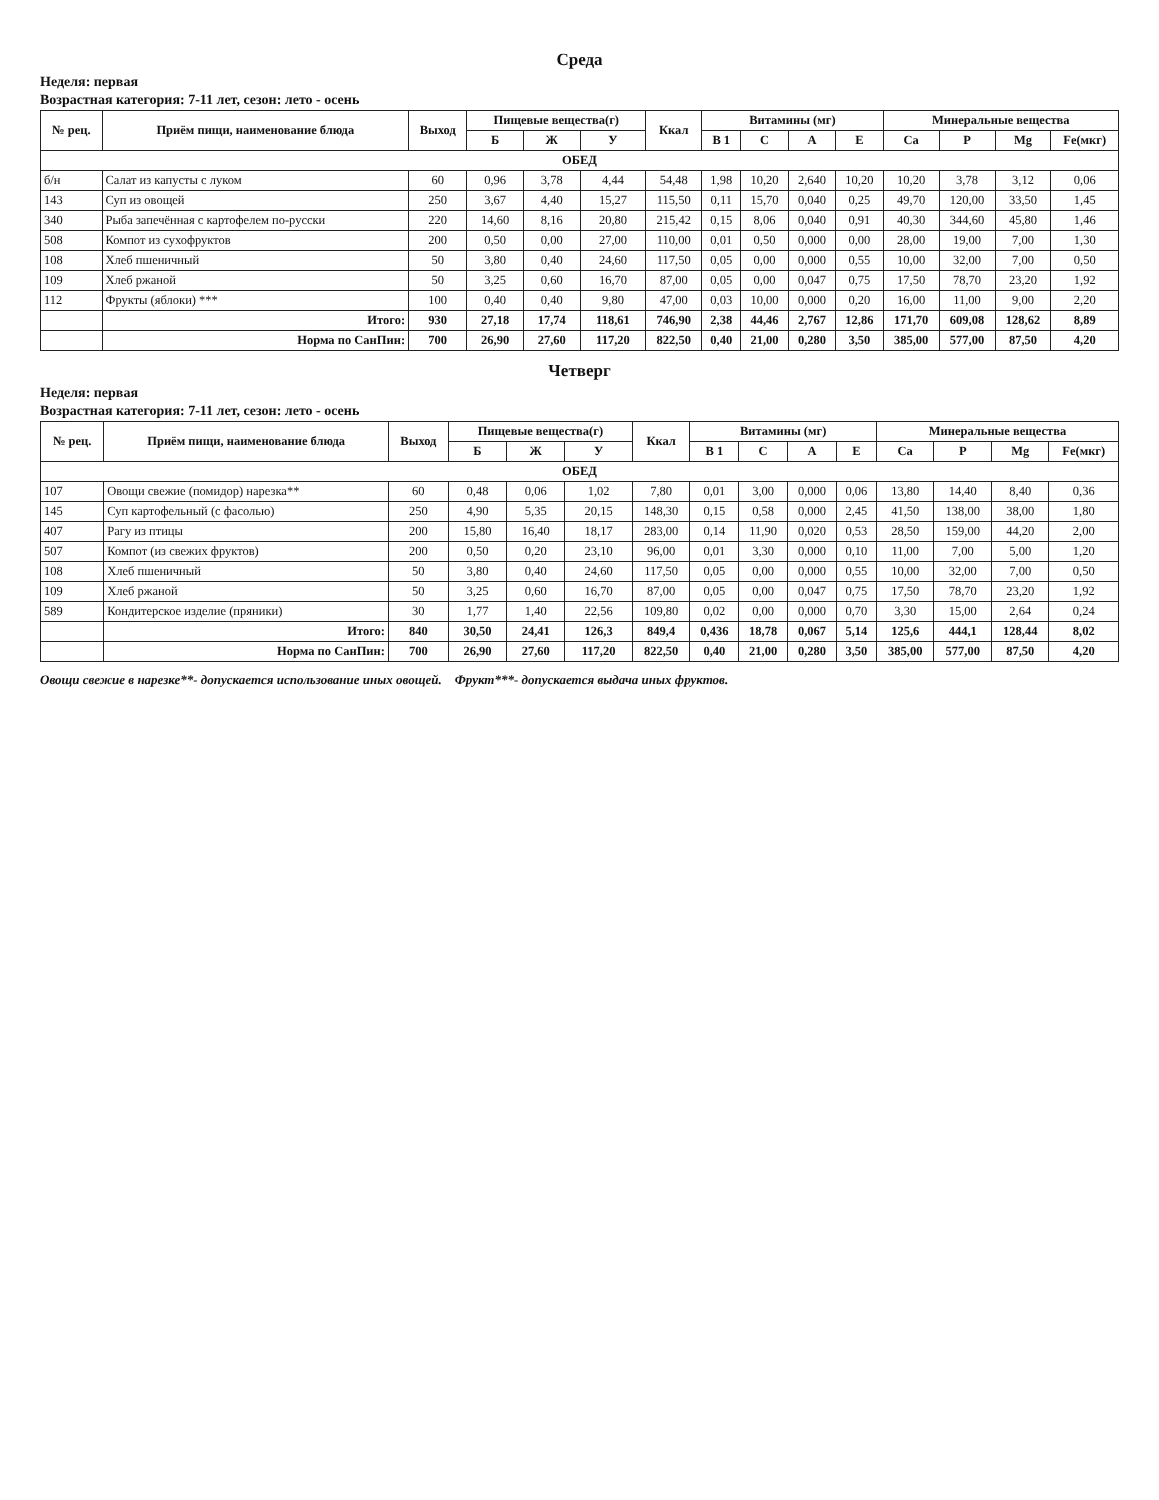Среда
Неделя: первая
Возрастная категория: 7-11 лет, сезон: лето - осень
| № рец. | Приём пищи, наименование блюда | Выход | Пищевые вещества(г) | | | Ккал | Витамины (мг) | | | | Минеральные вещества | | | |
| --- | --- | --- | --- | --- | --- | --- | --- | --- | --- | --- | --- | --- | --- | --- |
| | | | Б | Ж | У | | B 1 | C | A | E | Ca | P | Mg | Fe(мкг) |
| ОБЕД | | | | | | | | | | | | | | |
| б/н | Салат из капусты с луком | 60 | 0,96 | 3,78 | 4,44 | 54,48 | 1,98 | 10,20 | 2,640 | 10,20 | 10,20 | 3,78 | 3,12 | 0,06 |
| 143 | Суп из овощей | 250 | 3,67 | 4,40 | 15,27 | 115,50 | 0,11 | 15,70 | 0,040 | 0,25 | 49,70 | 120,00 | 33,50 | 1,45 |
| 340 | Рыба запечённая с картофелем по-русски | 220 | 14,60 | 8,16 | 20,80 | 215,42 | 0,15 | 8,06 | 0,040 | 0,91 | 40,30 | 344,60 | 45,80 | 1,46 |
| 508 | Компот из сухофруктов | 200 | 0,50 | 0,00 | 27,00 | 110,00 | 0,01 | 0,50 | 0,000 | 0,00 | 28,00 | 19,00 | 7,00 | 1,30 |
| 108 | Хлеб пшеничный | 50 | 3,80 | 0,40 | 24,60 | 117,50 | 0,05 | 0,00 | 0,000 | 0,55 | 10,00 | 32,00 | 7,00 | 0,50 |
| 109 | Хлеб ржаной | 50 | 3,25 | 0,60 | 16,70 | 87,00 | 0,05 | 0,00 | 0,047 | 0,75 | 17,50 | 78,70 | 23,20 | 1,92 |
| 112 | Фрукты (яблоки) *** | 100 | 0,40 | 0,40 | 9,80 | 47,00 | 0,03 | 10,00 | 0,000 | 0,20 | 16,00 | 11,00 | 9,00 | 2,20 |
| | Итого: | 930 | 27,18 | 17,74 | 118,61 | 746,90 | 2,38 | 44,46 | 2,767 | 12,86 | 171,70 | 609,08 | 128,62 | 8,89 |
| | Норма по СанПин: | 700 | 26,90 | 27,60 | 117,20 | 822,50 | 0,40 | 21,00 | 0,280 | 3,50 | 385,00 | 577,00 | 87,50 | 4,20 |
Четверг
Неделя: первая
Возрастная категория: 7-11 лет, сезон: лето - осень
| № рец. | Приём пищи, наименование блюда | Выход | Пищевые вещества(г) | | | Ккал | Витамины (мг) | | | | Минеральные вещества | | | |
| --- | --- | --- | --- | --- | --- | --- | --- | --- | --- | --- | --- | --- | --- | --- |
| | | | Б | Ж | У | | B 1 | C | A | E | Ca | P | Mg | Fe(мкг) |
| ОБЕД | | | | | | | | | | | | | | |
| 107 | Овощи свежие (помидор) нарезка** | 60 | 0,48 | 0,06 | 1,02 | 7,80 | 0,01 | 3,00 | 0,000 | 0,06 | 13,80 | 14,40 | 8,40 | 0,36 |
| 145 | Суп картофельный (с фасолью) | 250 | 4,90 | 5,35 | 20,15 | 148,30 | 0,15 | 0,58 | 0,000 | 2,45 | 41,50 | 138,00 | 38,00 | 1,80 |
| 407 | Рагу из птицы | 200 | 15,80 | 16,40 | 18,17 | 283,00 | 0,14 | 11,90 | 0,020 | 0,53 | 28,50 | 159,00 | 44,20 | 2,00 |
| 507 | Компот (из свежих фруктов) | 200 | 0,50 | 0,20 | 23,10 | 96,00 | 0,01 | 3,30 | 0,000 | 0,10 | 11,00 | 7,00 | 5,00 | 1,20 |
| 108 | Хлеб пшеничный | 50 | 3,80 | 0,40 | 24,60 | 117,50 | 0,05 | 0,00 | 0,000 | 0,55 | 10,00 | 32,00 | 7,00 | 0,50 |
| 109 | Хлеб ржаной | 50 | 3,25 | 0,60 | 16,70 | 87,00 | 0,05 | 0,00 | 0,047 | 0,75 | 17,50 | 78,70 | 23,20 | 1,92 |
| 589 | Кондитерское изделие (пряники) | 30 | 1,77 | 1,40 | 22,56 | 109,80 | 0,02 | 0,00 | 0,000 | 0,70 | 3,30 | 15,00 | 2,64 | 0,24 |
| | Итого: | 840 | 30,50 | 24,41 | 126,3 | 849,4 | 0,436 | 18,78 | 0,067 | 5,14 | 125,6 | 444,1 | 128,44 | 8,02 |
| | Норма по СанПин: | 700 | 26,90 | 27,60 | 117,20 | 822,50 | 0,40 | 21,00 | 0,280 | 3,50 | 385,00 | 577,00 | 87,50 | 4,20 |
Овощи свежие в нарезке**- допускается использование иных овощей. Фрукт***- допускается выдача иных фруктов.